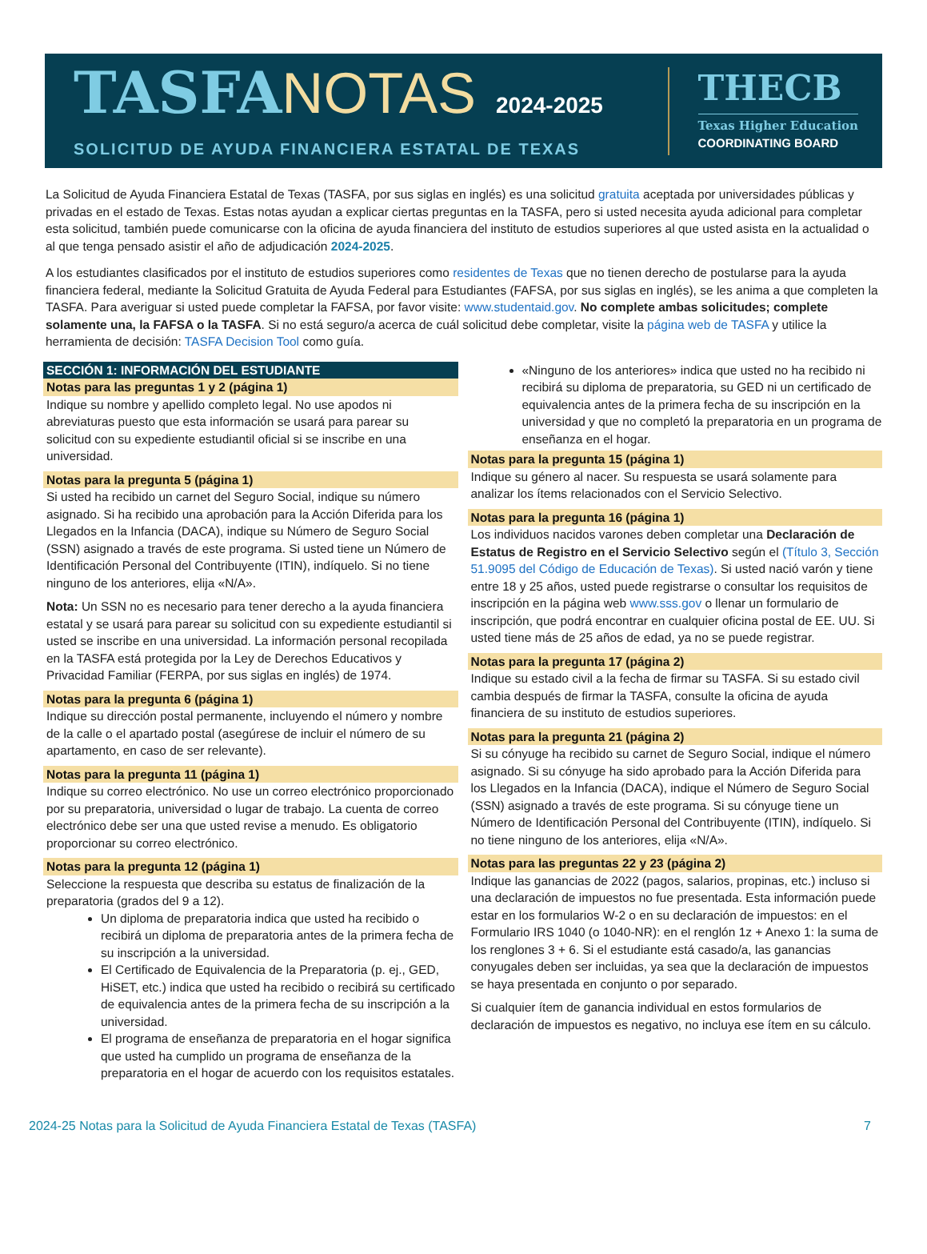TASFANOTAS 2024-2025
SOLICITUD DE AYUDA FINANCIERA ESTATAL DE TEXAS
THECB
Texas Higher Education
COORDINATING BOARD
La Solicitud de Ayuda Financiera Estatal de Texas (TASFA, por sus siglas en inglés) es una solicitud gratuita aceptada por universidades públicas y privadas en el estado de Texas. Estas notas ayudan a explicar ciertas preguntas en la TASFA, pero si usted necesita ayuda adicional para completar esta solicitud, también puede comunicarse con la oficina de ayuda financiera del instituto de estudios superiores al que usted asista en la actualidad o al que tenga pensado asistir el año de adjudicación 2024-2025.
A los estudiantes clasificados por el instituto de estudios superiores como residentes de Texas que no tienen derecho de postularse para la ayuda financiera federal, mediante la Solicitud Gratuita de Ayuda Federal para Estudiantes (FAFSA, por sus siglas en inglés), se les anima a que completen la TASFA. Para averiguar si usted puede completar la FAFSA, por favor visite: www.studentaid.gov. No complete ambas solicitudes; complete solamente una, la FAFSA o la TASFA. Si no está seguro/a acerca de cuál solicitud debe completar, visite la página web de TASFA y utilice la herramienta de decisión: TASFA Decision Tool como guía.
SECCIÓN 1: INFORMACIÓN DEL ESTUDIANTE
Notas para las preguntas 1 y 2 (página 1)
Indique su nombre y apellido completo legal. No use apodos ni abreviaturas puesto que esta información se usará para parear su solicitud con su expediente estudiantil oficial si se inscribe en una universidad.
Notas para la pregunta 5 (página 1)
Si usted ha recibido un carnet del Seguro Social, indique su número asignado. Si ha recibido una aprobación para la Acción Diferida para los Llegados en la Infancia (DACA), indique su Número de Seguro Social (SSN) asignado a través de este programa. Si usted tiene un Número de Identificación Personal del Contribuyente (ITIN), indíquelo. Si no tiene ninguno de los anteriores, elija «N/A».
Nota: Un SSN no es necesario para tener derecho a la ayuda financiera estatal y se usará para parear su solicitud con su expediente estudiantil si usted se inscribe en una universidad. La información personal recopilada en la TASFA está protegida por la Ley de Derechos Educativos y Privacidad Familiar (FERPA, por sus siglas en inglés) de 1974.
Notas para la pregunta 6 (página 1)
Indique su dirección postal permanente, incluyendo el número y nombre de la calle o el apartado postal (asegúrese de incluir el número de su apartamento, en caso de ser relevante).
Notas para la pregunta 11 (página 1)
Indique su correo electrónico. No use un correo electrónico proporcionado por su preparatoria, universidad o lugar de trabajo. La cuenta de correo electrónico debe ser una que usted revise a menudo. Es obligatorio proporcionar su correo electrónico.
Notas para la pregunta 12 (página 1)
Seleccione la respuesta que describa su estatus de finalización de la preparatoria (grados del 9 a 12).
Un diploma de preparatoria indica que usted ha recibido o recibirá un diploma de preparatoria antes de la primera fecha de su inscripción a la universidad.
El Certificado de Equivalencia de la Preparatoria (p. ej., GED, HiSET, etc.) indica que usted ha recibido o recibirá su certificado de equivalencia antes de la primera fecha de su inscripción a la universidad.
El programa de enseñanza de preparatoria en el hogar significa que usted ha cumplido un programa de enseñanza de la preparatoria en el hogar de acuerdo con los requisitos estatales.
«Ninguno de los anteriores» indica que usted no ha recibido ni recibirá su diploma de preparatoria, su GED ni un certificado de equivalencia antes de la primera fecha de su inscripción en la universidad y que no completó la preparatoria en un programa de enseñanza en el hogar.
Notas para la pregunta 15 (página 1)
Indique su género al nacer. Su respuesta se usará solamente para analizar los ítems relacionados con el Servicio Selectivo.
Notas para la pregunta 16 (página 1)
Los individuos nacidos varones deben completar una Declaración de Estatus de Registro en el Servicio Selectivo según el (Título 3, Sección 51.9095 del Código de Educación de Texas). Si usted nació varón y tiene entre 18 y 25 años, usted puede registrarse o consultar los requisitos de inscripción en la página web www.sss.gov o llenar un formulario de inscripción, que podrá encontrar en cualquier oficina postal de EE. UU. Si usted tiene más de 25 años de edad, ya no se puede registrar.
Notas para la pregunta 17 (página 2)
Indique su estado civil a la fecha de firmar su TASFA. Si su estado civil cambia después de firmar la TASFA, consulte la oficina de ayuda financiera de su instituto de estudios superiores.
Notas para la pregunta 21 (página 2)
Si su cónyuge ha recibido su carnet de Seguro Social, indique el número asignado. Si su cónyuge ha sido aprobado para la Acción Diferida para los Llegados en la Infancia (DACA), indique el Número de Seguro Social (SSN) asignado a través de este programa. Si su cónyuge tiene un Número de Identificación Personal del Contribuyente (ITIN), indíquelo. Si no tiene ninguno de los anteriores, elija «N/A».
Notas para las preguntas 22 y 23 (página 2)
Indique las ganancias de 2022 (pagos, salarios, propinas, etc.) incluso si una declaración de impuestos no fue presentada. Esta información puede estar en los formularios W-2 o en su declaración de impuestos: en el Formulario IRS 1040 (o 1040-NR): en el renglón 1z + Anexo 1: la suma de los renglones 3 + 6. Si el estudiante está casado/a, las ganancias conyugales deben ser incluidas, ya sea que la declaración de impuestos se haya presentada en conjunto o por separado.
Si cualquier ítem de ganancia individual en estos formularios de declaración de impuestos es negativo, no incluya ese ítem en su cálculo.
2024-25 Notas para la Solicitud de Ayuda Financiera Estatal de Texas (TASFA) 7